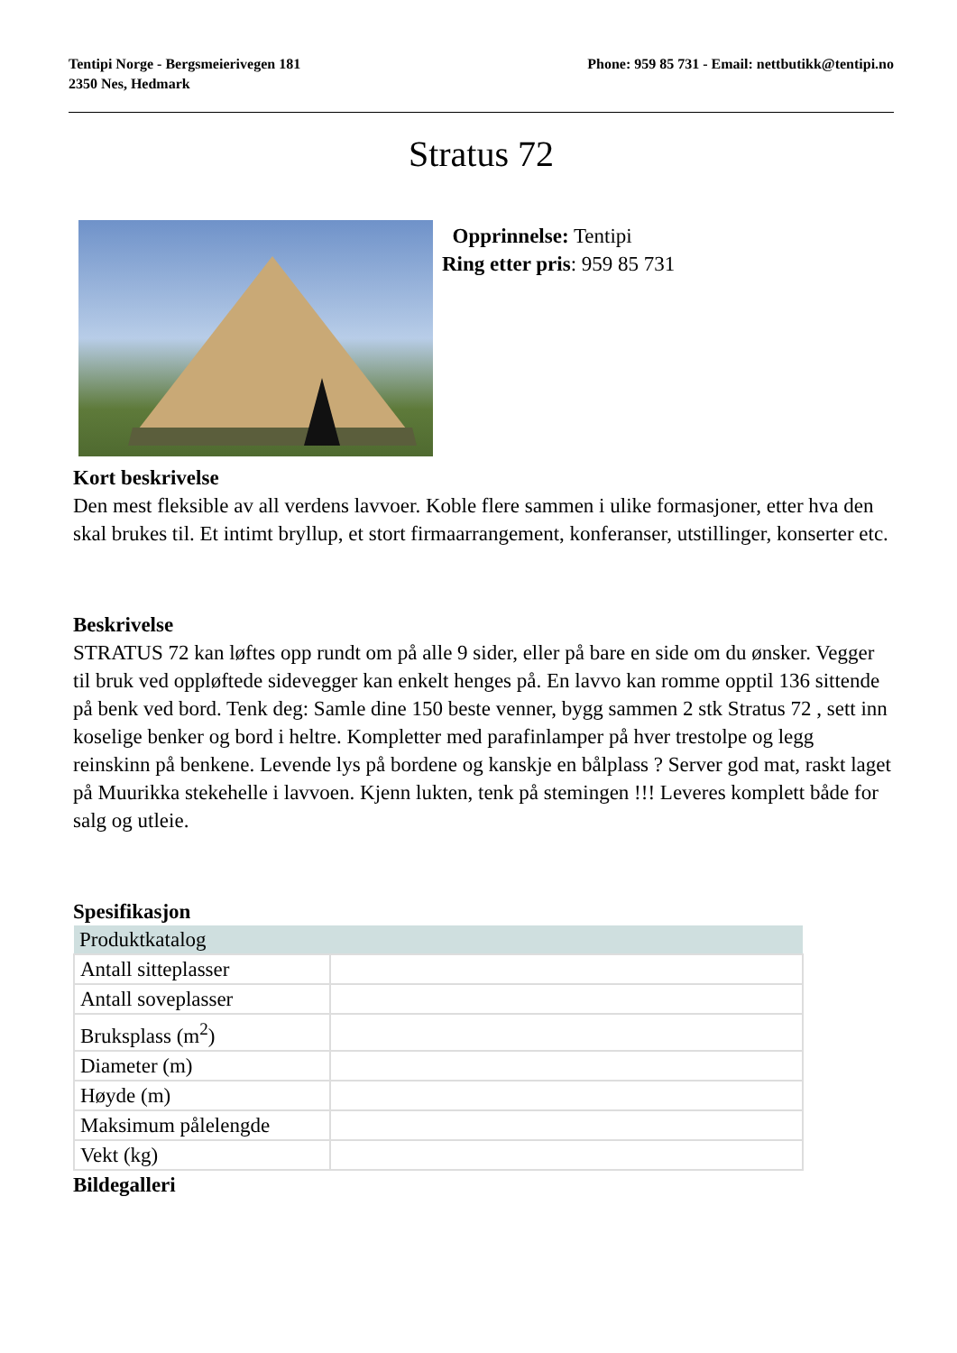Tentipi Norge - Bergsmeierivegen 181
2350 Nes, Hedmark
Phone: 959 85 731 - Email: nettbutikk@tentipi.no
Stratus 72
Opprinnelse: Tentipi
Ring etter pris: 959 85 731
Kort beskrivelse
Den mest fleksible av all verdens lavvoer. Koble flere sammen i ulike formasjoner, etter hva den skal brukes til. Et intimt bryllup, et stort firmaarrangement, konferanser, utstillinger, konserter etc.
Beskrivelse
STRATUS 72 kan løftes opp rundt om på alle 9 sider, eller på bare en side om du ønsker. Vegger til bruk ved oppløftede sidevegger kan enkelt henges på. En lavvo kan romme opptil 136 sittende på benk ved bord. Tenk deg: Samle dine 150 beste venner, bygg sammen 2 stk Stratus 72 , sett inn koselige benker og bord i heltre. Kompletter med parafinlamper på hver trestolpe og legg reinskinn på benkene. Levende lys på bordene og kanskje en bålplass ? Server god mat, raskt laget på Muurikka stekehelle i lavvoen. Kjenn lukten, tenk på stemingen !!! Leveres komplett både for salg og utleie.
Spesifikasjon
| Produktkatalog | |
| --- | --- |
| Antall sitteplasser | |
| Antall soveplasser | |
| Bruksplass (m<sup>2</sup>) | |
| Diameter (m) | |
| Høyde (m) | |
| Maksimum pålelengde | |
| Vekt (kg) | |
Bildegalleri